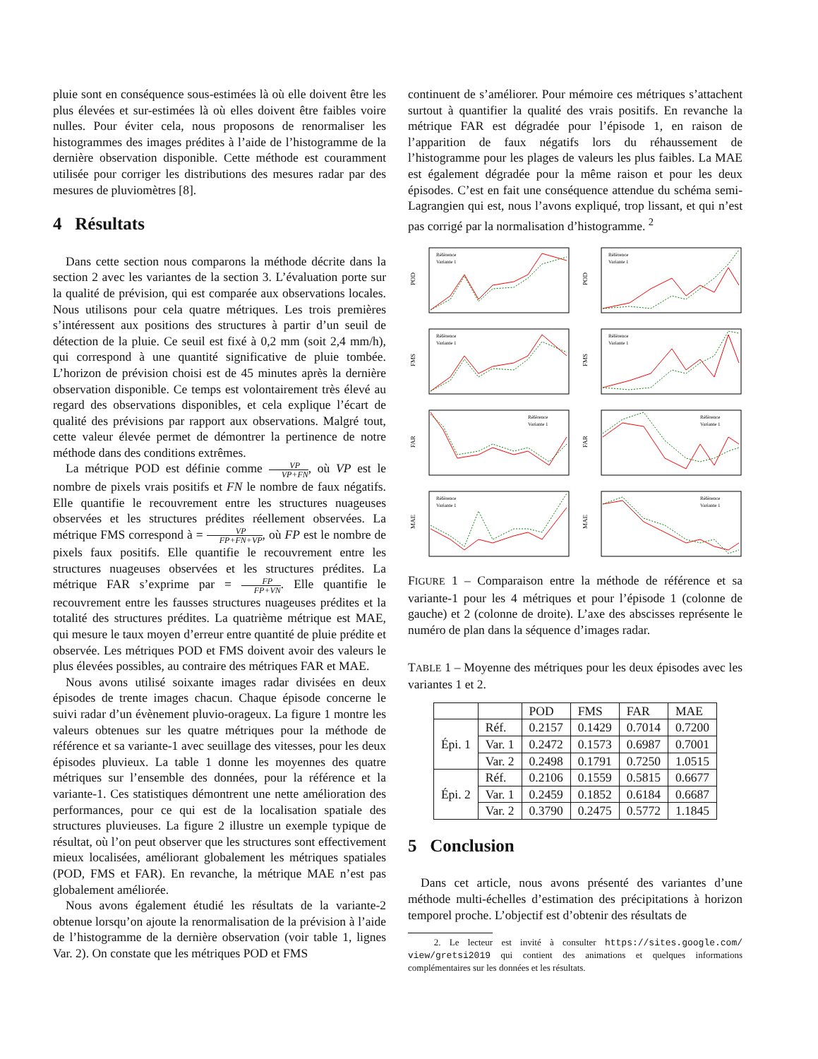pluie sont en conséquence sous-estimées là où elle doivent être les plus élevées et sur-estimées là où elles doivent être faibles voire nulles. Pour éviter cela, nous proposons de renormaliser les histogrammes des images prédites à l’aide de l’histogramme de la dernière observation disponible. Cette méthode est couramment utilisée pour corriger les distributions des mesures radar par des mesures de pluviomètres [8].
4 Résultats
Dans cette section nous comparons la méthode décrite dans la section 2 avec les variantes de la section 3. L’évaluation porte sur la qualité de prévision, qui est comparée aux observations locales. Nous utilisons pour cela quatre métriques. Les trois premières s’intéressent aux positions des structures à partir d’un seuil de détection de la pluie. Ce seuil est fixé à 0,2 mm (soit 2,4 mm/h), qui correspond à une quantité significative de pluie tombée. L’horizon de prévision choisi est de 45 minutes après la dernière observation disponible. Ce temps est volontairement très élevé au regard des observations disponibles, et cela explique l’écart de qualité des prévisions par rapport aux observations. Malgré tout, cette valeur élevée permet de démontrer la pertinence de notre méthode dans des conditions extrêmes.
La métrique POD est définie comme VP VP+FN, où VP est le nombre de pixels vrais positifs et FN le nombre de faux négatifs. Elle quantifie le recouvrement entre les structures nuageuses observées et les structures prédites réellement observées. La métrique FMS correspond à = VP FP+FN+VP, où FP est le nombre de pixels faux positifs. Elle quantifie le recouvrement entre les structures nuageuses observées et les structures prédites. La métrique FAR s’exprime par = FP FP+VN. Elle quantifie le recouvrement entre les fausses structures nuageuses prédites et la totalité des structures prédites. La quatrième métrique est MAE, qui mesure le taux moyen d’erreur entre quantité de pluie prédite et observée. Les métriques POD et FMS doivent avoir des valeurs le plus élevées possibles, au contraire des métriques FAR et MAE.
Nous avons utilisé soixante images radar divisées en deux épisodes de trente images chacun. Chaque épisode concerne le suivi radar d’un évènement pluvio-orageux. La figure 1 montre les valeurs obtenues sur les quatre métriques pour la méthode de référence et sa variante-1 avec seuillage des vitesses, pour les deux épisodes pluvieux. La table 1 donne les moyennes des quatre métriques sur l’ensemble des données, pour la référence et la variante-1. Ces statistiques démontrent une nette amélioration des performances, pour ce qui est de la localisation spatiale des structures pluvieuses. La figure 2 illustre un exemple typique de résultat, où l’on peut observer que les structures sont effectivement mieux localisées, améliorant globalement les métriques spatiales (POD, FMS et FAR). En revanche, la métrique MAE n’est pas globalement améliorée.
Nous avons également étudié les résultats de la variante-2 obtenue lorsqu’on ajoute la renormalisation de la prévision à l’aide de l’histogramme de la dernière observation (voir table 1, lignes Var. 2). On constate que les métriques POD et FMS
continuent de s’améliorer. Pour mémoire ces métriques s’attachent surtout à quantifier la qualité des vrais positifs. En revanche la métrique FAR est dégradée pour l’épisode 1, en raison de l’apparition de faux négatifs lors du réhaussement de l’histogramme pour les plages de valeurs les plus faibles. La MAE est également dégradée pour la même raison et pour les deux épisodes. C’est en fait une conséquence attendue du schéma semi-Lagrangien qui est, nous l’avons expliqué, trop lissant, et qui n’est pas corrigé par la normalisation d’histogramme. <sup>2</sup>
POD
Référence
Variante 1
POD
Référence
Variante 1
FMS
Référence
Variante 1
FMS
Référence
Variante 1
FAR
Référence
Variante 1
FAR
Référence
Variante 1
MAE
Référence
Variante 1
MAE
Référence
Variante 1
FIGURE 1 – Comparaison entre la méthode de référence et sa variante-1 pour les 4 métriques et pour l’épisode 1 (colonne de gauche) et 2 (colonne de droite). L’axe des abscisses représente le numéro de plan dans la séquence d’images radar.
TABLE 1 – Moyenne des métriques pour les deux épisodes avec les variantes 1 et 2.
| | | POD | FMS | FAR | MAE |
| --- | --- | --- | --- | --- | --- |
| Épi. 1 | Réf. | 0.2157 | 0.1429 | 0.7014 | 0.7200 |
| | Var. 1 | 0.2472 | 0.1573 | 0.6987 | 0.7001 |
| | Var. 2 | 0.2498 | 0.1791 | 0.7250 | 1.0515 |
| Épi. 2 | Réf. | 0.2106 | 0.1559 | 0.5815 | 0.6677 |
| | Var. 1 | 0.2459 | 0.1852 | 0.6184 | 0.6687 |
| | Var. 2 | 0.3790 | 0.2475 | 0.5772 | 1.1845 |
5 Conclusion
Dans cet article, nous avons présenté des variantes d’une méthode multi-échelles d’estimation des précipitations à horizon temporel proche. L’objectif est d’obtenir des résultats de
2. Le lecteur est invité à consulter https://sites.google.com/ view/gretsi2019 qui contient des animations et quelques informations complémentaires sur les données et les résultats.